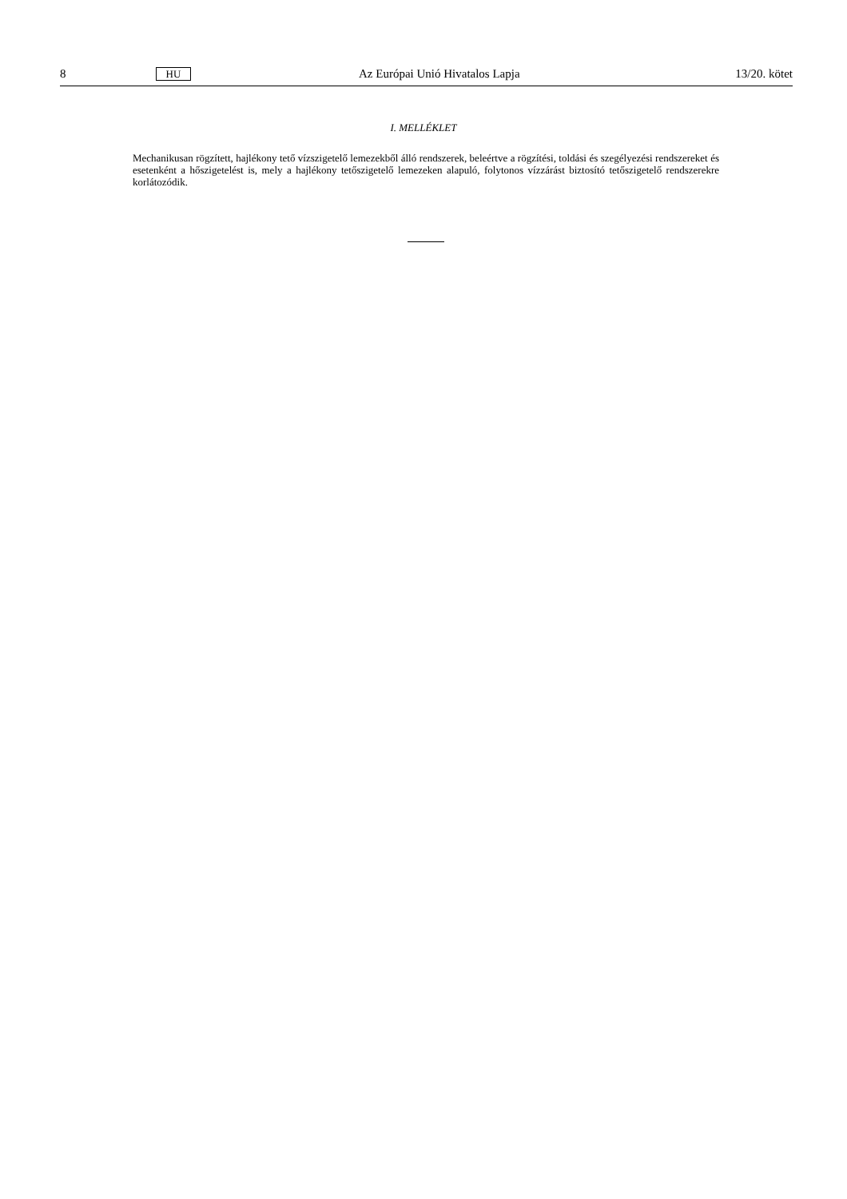8 HU Az Európai Unió Hivatalos Lapja 13/20. kötet
I. MELLÉKLET
Mechanikusan rögzített, hajlékony tető vízszigetelő lemezekből álló rendszerek, beleértve a rögzítési, toldási és szegélyezési rendszereket és esetenként a hőszigetelést is, mely a hajlékony tetőszigetelő lemezeken alapuló, folytonos vízzárást biztosító tetőszigetelő rendszerekre korlátozódik.